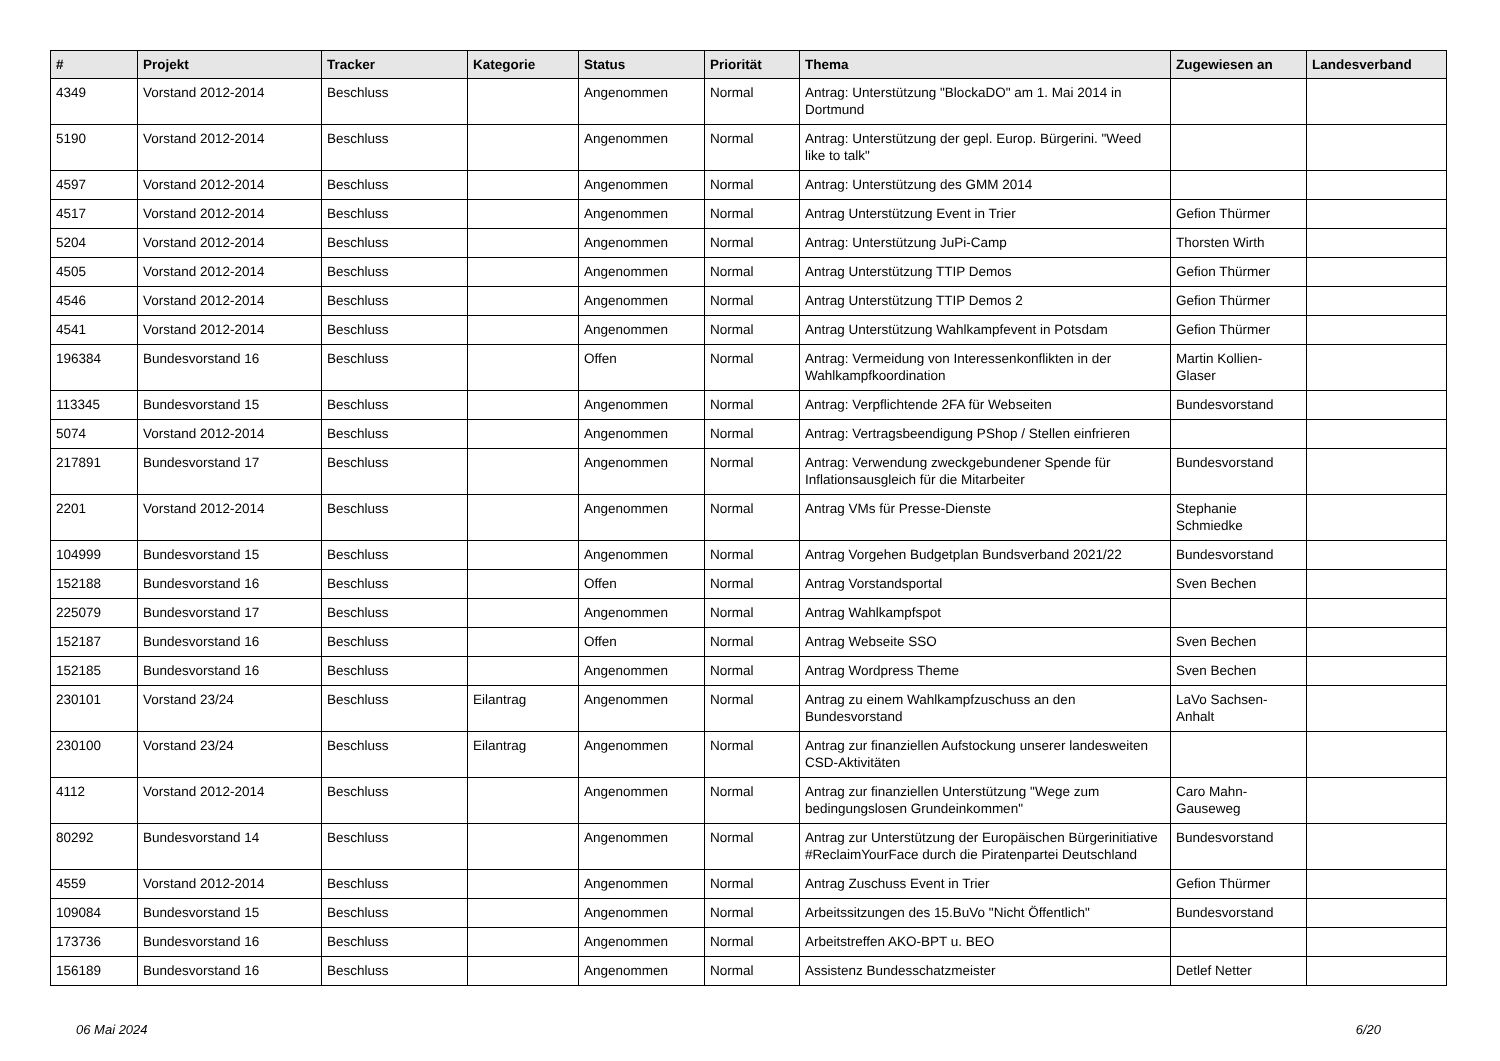| # | Projekt | Tracker | Kategorie | Status | Priorität | Thema | Zugewiesen an | Landesverband |
| --- | --- | --- | --- | --- | --- | --- | --- | --- |
| 4349 | Vorstand 2012-2014 | Beschluss | | Angenommen | Normal | Antrag: Unterstützung "BlockaDO" am 1. Mai 2014 in Dortmund | | |
| 5190 | Vorstand 2012-2014 | Beschluss | | Angenommen | Normal | Antrag: Unterstützung der gepl. Europ. Bürgerini. "Weed like to talk" | | |
| 4597 | Vorstand 2012-2014 | Beschluss | | Angenommen | Normal | Antrag: Unterstützung des GMM 2014 | | |
| 4517 | Vorstand 2012-2014 | Beschluss | | Angenommen | Normal | Antrag Unterstützung Event in Trier | Gefion Thürmer | |
| 5204 | Vorstand 2012-2014 | Beschluss | | Angenommen | Normal | Antrag: Unterstützung JuPi-Camp | Thorsten Wirth | |
| 4505 | Vorstand 2012-2014 | Beschluss | | Angenommen | Normal | Antrag Unterstützung TTIP Demos | Gefion Thürmer | |
| 4546 | Vorstand 2012-2014 | Beschluss | | Angenommen | Normal | Antrag Unterstützung TTIP Demos 2 | Gefion Thürmer | |
| 4541 | Vorstand 2012-2014 | Beschluss | | Angenommen | Normal | Antrag Unterstützung Wahlkampfevent in Potsdam | Gefion Thürmer | |
| 196384 | Bundesvorstand 16 | Beschluss | | Offen | Normal | Antrag: Vermeidung von Interessenkonflikten in der Wahlkampfkoordination | Martin Kollien-Glaser | |
| 113345 | Bundesvorstand 15 | Beschluss | | Angenommen | Normal | Antrag: Verpflichtende 2FA für Webseiten | Bundesvorstand | |
| 5074 | Vorstand 2012-2014 | Beschluss | | Angenommen | Normal | Antrag: Vertragsbeendigung PShop / Stellen einfrieren | | |
| 217891 | Bundesvorstand 17 | Beschluss | | Angenommen | Normal | Antrag: Verwendung zweckgebundener Spende für Inflationsausgleich für die Mitarbeiter | Bundesvorstand | |
| 2201 | Vorstand 2012-2014 | Beschluss | | Angenommen | Normal | Antrag VMs für Presse-Dienste | Stephanie Schmiedke | |
| 104999 | Bundesvorstand 15 | Beschluss | | Angenommen | Normal | Antrag Vorgehen Budgetplan Bundsverband 2021/22 | Bundesvorstand | |
| 152188 | Bundesvorstand 16 | Beschluss | | Offen | Normal | Antrag Vorstandsportal | Sven Bechen | |
| 225079 | Bundesvorstand 17 | Beschluss | | Angenommen | Normal | Antrag Wahlkampfspot | | |
| 152187 | Bundesvorstand 16 | Beschluss | | Offen | Normal | Antrag Webseite SSO | Sven Bechen | |
| 152185 | Bundesvorstand 16 | Beschluss | | Angenommen | Normal | Antrag Wordpress Theme | Sven Bechen | |
| 230101 | Vorstand 23/24 | Beschluss | Eilantrag | Angenommen | Normal | Antrag zu einem Wahlkampfzuschuss an den Bundesvorstand | LaVo Sachsen-Anhalt | |
| 230100 | Vorstand 23/24 | Beschluss | Eilantrag | Angenommen | Normal | Antrag zur finanziellen Aufstockung unserer landesweiten CSD-Aktivitäten | | |
| 4112 | Vorstand 2012-2014 | Beschluss | | Angenommen | Normal | Antrag zur finanziellen Unterstützung "Wege zum bedingungslosen Grundeinkommen" | Caro Mahn-Gauseweg | |
| 80292 | Bundesvorstand 14 | Beschluss | | Angenommen | Normal | Antrag zur Unterstützung der Europäischen Bürgerinitiative #ReclaimYourFace durch die Piratenpartei Deutschland | Bundesvorstand | |
| 4559 | Vorstand 2012-2014 | Beschluss | | Angenommen | Normal | Antrag Zuschuss Event in Trier | Gefion Thürmer | |
| 109084 | Bundesvorstand 15 | Beschluss | | Angenommen | Normal | Arbeitssitzungen des 15.BuVo "Nicht Öffentlich" | Bundesvorstand | |
| 173736 | Bundesvorstand 16 | Beschluss | | Angenommen | Normal | Arbeitstreffen AKO-BPT u. BEO | | |
| 156189 | Bundesvorstand 16 | Beschluss | | Angenommen | Normal | Assistenz Bundesschatzmeister | Detlef Netter | |
06 Mai 2024 6/20